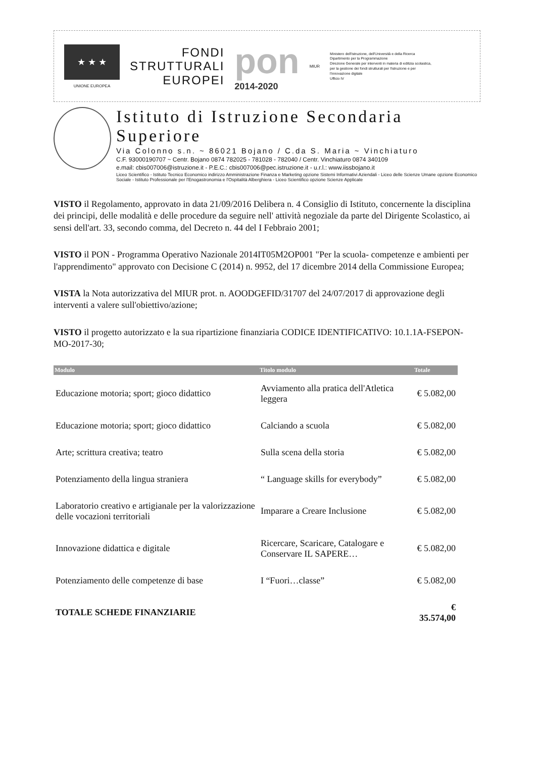★ ★ ★
UNIONE EUROPEA
FONDI
STRUTTURALI
EUROPEI
pon
2014-2020
MIUR
Ministero dell'Istruzione, dell'Università e della Ricerca
Dipartimento per la Programmazione
Direzione Generale per interventi in materia di edilizia scolastica, per la gestione dei fondi strutturali per l'istruzione e per l'innovazione digitale
Ufficio IV
Istituto di Istruzione Secondaria Superiore
Via Colonno s.n. ~ 86021 Bojano / C.da S. Maria ~ Vinchiaturo
C.F. 93000190707 ~ Centr. Bojano 0874 782025 - 781028 - 782040 / Centr. Vinchiaturo 0874 340109
e.mail: cbis007006@istruzione.it - P.E.C.: cbis007006@pec.istruzione.it - u.r.l.: www.iissbojano.it
Liceo Scientifico - Istituto Tecnico Economico indirizzo Amministrazione Finanza e Marketing opzione Sistemi Informativi Aziendali - Liceo delle Scienze Umane opzione Economico Sociale - Istituto Professionale per l'Enogastronomia e l'Ospitalità Alberghiera - Liceo Scientifico opzione Scienze Applicate
VISTO il Regolamento, approvato in data 21/09/2016 Delibera n. 4 Consiglio di Istituto, concernente la disciplina dei principi, delle modalità e delle procedure da seguire nell' attività negoziale da parte del Dirigente Scolastico, ai sensi dell'art. 33, secondo comma, del Decreto n. 44 del I Febbraio 2001;
VISTO il PON - Programma Operativo Nazionale 2014IT05M2OP001 "Per la scuola- competenze e ambienti per l'apprendimento" approvato con Decisione C (2014) n. 9952, del 17 dicembre 2014 della Commissione Europea;
VISTA la Nota autorizzativa del MIUR prot. n. AOODGEFID/31707 del 24/07/2017 di approvazione degli interventi a valere sull'obiettivo/azione;
VISTO il progetto autorizzato e la sua ripartizione finanziaria CODICE IDENTIFICATIVO: 10.1.1A-FSEPON- MO-2017-30;
| Modulo | Titolo modulo | Totale |
| --- | --- | --- |
| Educazione motoria; sport; gioco didattico | Avviamento alla pratica dell'Atletica leggera | € 5.082,00 |
| Educazione motoria; sport; gioco didattico | Calciando a scuola | € 5.082,00 |
| Arte; scrittura creativa; teatro | Sulla scena della storia | € 5.082,00 |
| Potenziamento della lingua straniera | “ Language skills for everybody” | € 5.082,00 |
| Laboratorio creativo e artigianale per la valorizzazione delle vocazioni territoriali | Imparare a Creare Inclusione | € 5.082,00 |
| Innovazione didattica e digitale | Ricercare, Scaricare, Catalogare e Conservare IL SAPERE… | € 5.082,00 |
| Potenziamento delle competenze di base | I “Fuori…classe” | € 5.082,00 |
| TOTALE SCHEDE FINANZIARIE | | € 35.574,00 |